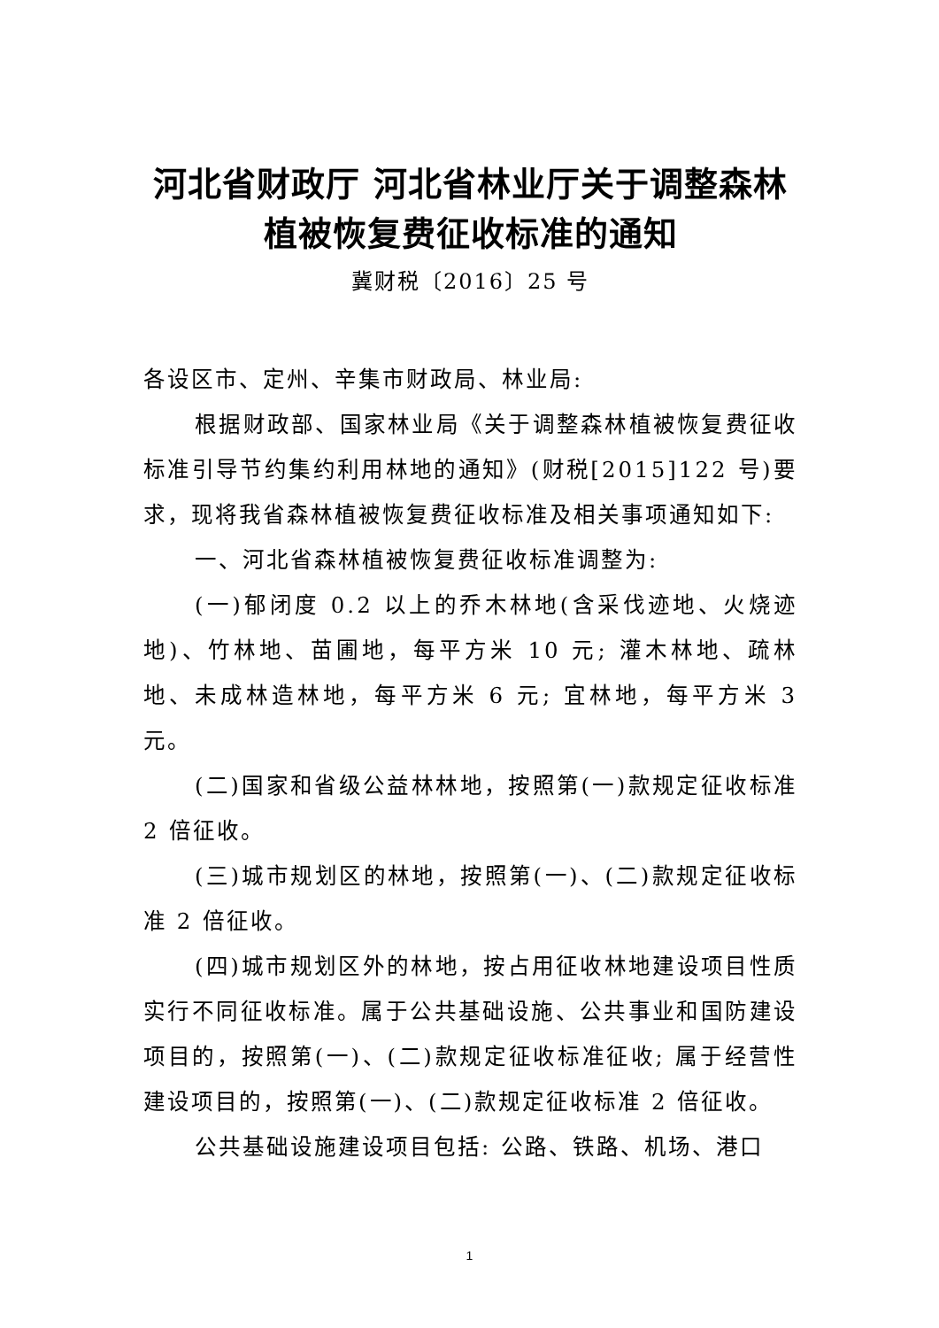河北省财政厅 河北省林业厅关于调整森林
植被恢复费征收标准的通知
冀财税〔2016〕25 号
各设区市、定州、辛集市财政局、林业局:
根据财政部、国家林业局《关于调整森林植被恢复费征收标准引导节约集约利用林地的通知》(财税[2015]122 号)要求，现将我省森林植被恢复费征收标准及相关事项通知如下:
一、河北省森林植被恢复费征收标准调整为:
(一)郁闭度 0.2 以上的乔木林地(含采伐迹地、火烧迹地)、竹林地、苗圃地，每平方米 10 元; 灌木林地、疏林地、未成林造林地，每平方米 6 元; 宜林地，每平方米 3 元。
(二)国家和省级公益林林地，按照第(一)款规定征收标准 2 倍征收。
(三)城市规划区的林地，按照第(一)、(二)款规定征收标准 2 倍征收。
(四)城市规划区外的林地，按占用征收林地建设项目性质实行不同征收标准。属于公共基础设施、公共事业和国防建设项目的，按照第(一)、(二)款规定征收标准征收; 属于经营性建设项目的，按照第(一)、(二)款规定征收标准 2 倍征收。
公共基础设施建设项目包括: 公路、铁路、机场、港口
1